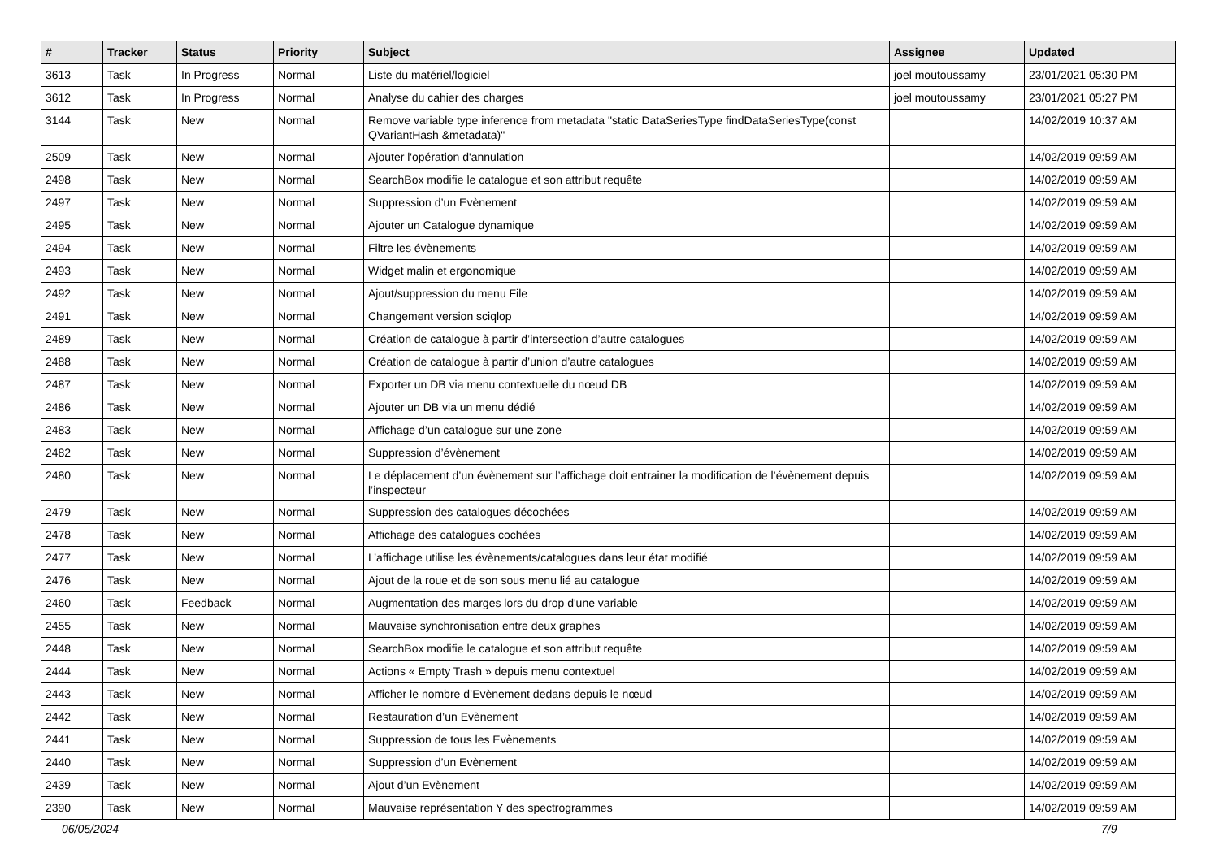| # | Tracker | Status | Priority | Subject | Assignee | Updated |
| --- | --- | --- | --- | --- | --- | --- |
| 3613 | Task | In Progress | Normal | Liste du matériel/logiciel | joel moutoussamy | 23/01/2021 05:30 PM |
| 3612 | Task | In Progress | Normal | Analyse du cahier des charges | joel moutoussamy | 23/01/2021 05:27 PM |
| 3144 | Task | New | Normal | Remove variable type inference from metadata "static DataSeriesType findDataSeriesType(const QVariantHash &metadata)" | | 14/02/2019 10:37 AM |
| 2509 | Task | New | Normal | Ajouter l'opération d'annulation | | 14/02/2019 09:59 AM |
| 2498 | Task | New | Normal | SearchBox modifie le catalogue et son attribut requête | | 14/02/2019 09:59 AM |
| 2497 | Task | New | Normal | Suppression d’un Evènement | | 14/02/2019 09:59 AM |
| 2495 | Task | New | Normal | Ajouter un Catalogue dynamique | | 14/02/2019 09:59 AM |
| 2494 | Task | New | Normal | Filtre les évènements | | 14/02/2019 09:59 AM |
| 2493 | Task | New | Normal | Widget malin et ergonomique | | 14/02/2019 09:59 AM |
| 2492 | Task | New | Normal | Ajout/suppression du menu File | | 14/02/2019 09:59 AM |
| 2491 | Task | New | Normal | Changement version sciqlop | | 14/02/2019 09:59 AM |
| 2489 | Task | New | Normal | Création de catalogue à partir d’intersection d’autre catalogues | | 14/02/2019 09:59 AM |
| 2488 | Task | New | Normal | Création de catalogue à partir d’union d’autre catalogues | | 14/02/2019 09:59 AM |
| 2487 | Task | New | Normal | Exporter un DB via menu contextuelle du nœud DB | | 14/02/2019 09:59 AM |
| 2486 | Task | New | Normal | Ajouter un DB via un menu dédié | | 14/02/2019 09:59 AM |
| 2483 | Task | New | Normal | Affichage d’un catalogue sur une zone | | 14/02/2019 09:59 AM |
| 2482 | Task | New | Normal | Suppression d’évènement | | 14/02/2019 09:59 AM |
| 2480 | Task | New | Normal | Le déplacement d’un évènement sur l’affichage doit entrainer la modification de l’évènement depuis l’inspecteur | | 14/02/2019 09:59 AM |
| 2479 | Task | New | Normal | Suppression des catalogues décochées | | 14/02/2019 09:59 AM |
| 2478 | Task | New | Normal | Affichage des catalogues cochées | | 14/02/2019 09:59 AM |
| 2477 | Task | New | Normal | L’affichage utilise les évènements/catalogues dans leur état modifié | | 14/02/2019 09:59 AM |
| 2476 | Task | New | Normal | Ajout de la roue et de son sous menu lié au catalogue | | 14/02/2019 09:59 AM |
| 2460 | Task | Feedback | Normal | Augmentation des marges lors du drop d'une variable | | 14/02/2019 09:59 AM |
| 2455 | Task | New | Normal | Mauvaise synchronisation entre deux graphes | | 14/02/2019 09:59 AM |
| 2448 | Task | New | Normal | SearchBox modifie le catalogue et son attribut requête | | 14/02/2019 09:59 AM |
| 2444 | Task | New | Normal | Actions « Empty Trash » depuis menu contextuel | | 14/02/2019 09:59 AM |
| 2443 | Task | New | Normal | Afficher le nombre d’Evènement dedans depuis le nœud | | 14/02/2019 09:59 AM |
| 2442 | Task | New | Normal | Restauration d’un Evènement | | 14/02/2019 09:59 AM |
| 2441 | Task | New | Normal | Suppression de tous les Evènements | | 14/02/2019 09:59 AM |
| 2440 | Task | New | Normal | Suppression d’un Evènement | | 14/02/2019 09:59 AM |
| 2439 | Task | New | Normal | Ajout d’un Evènement | | 14/02/2019 09:59 AM |
| 2390 | Task | New | Normal | Mauvaise représentation Y des spectrogrammes | | 14/02/2019 09:59 AM |
06/05/2024 7/9